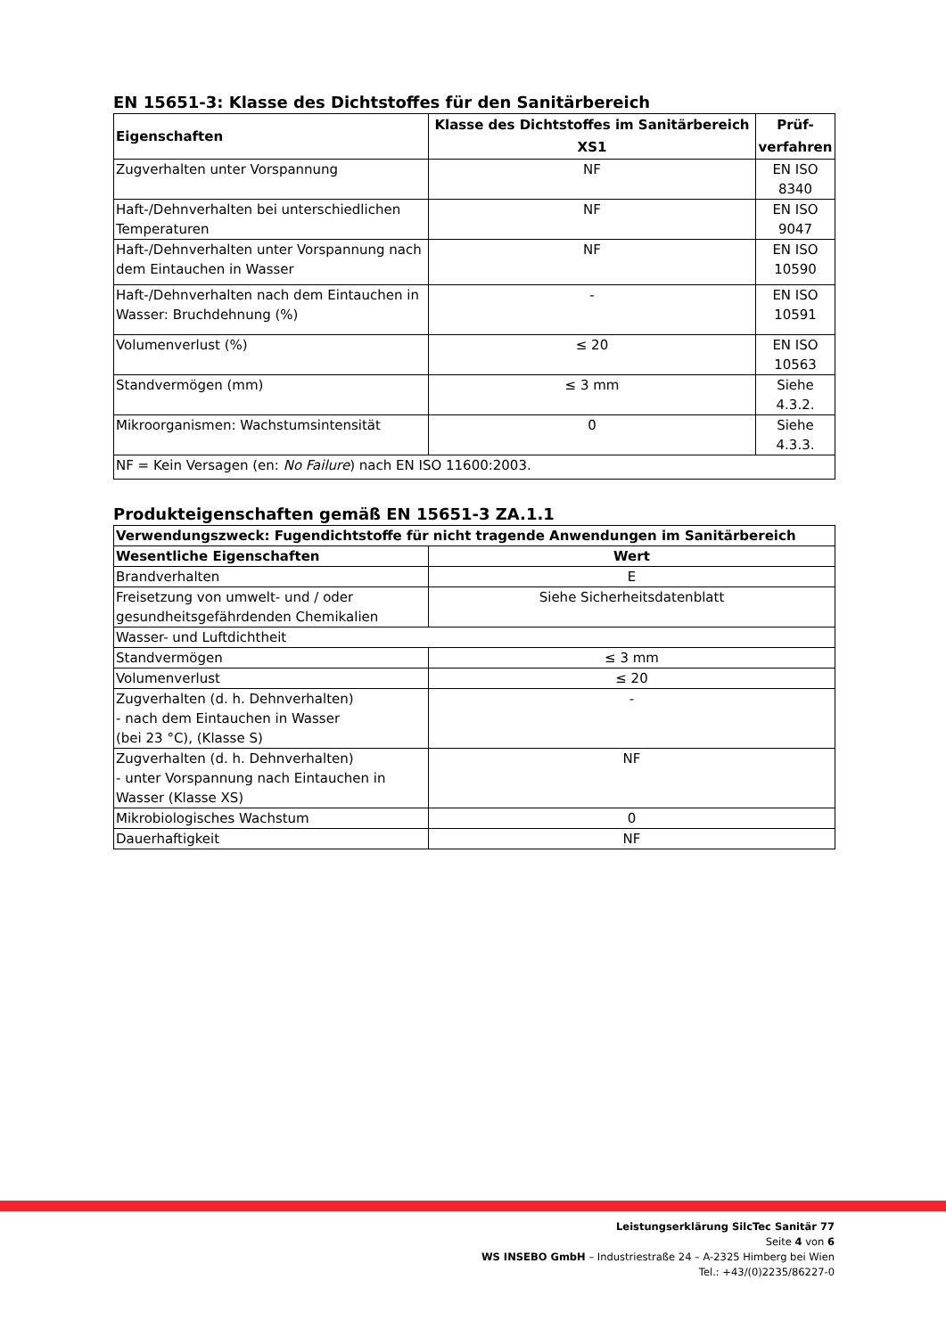EN 15651-3: Klasse des Dichtstoffes für den Sanitärbereich
| Eigenschaften | Klasse des Dichtstoffes im Sanitärbereich XS1 | Prüf- verfahren |
| --- | --- | --- |
| Zugverhalten unter Vorspannung | NF | EN ISO 8340 |
| Haft-/Dehnverhalten bei unterschiedlichen Temperaturen | NF | EN ISO 9047 |
| Haft-/Dehnverhalten unter Vorspannung nach dem Eintauchen in Wasser | NF | EN ISO 10590 |
| Haft-/Dehnverhalten nach dem Eintauchen in Wasser: Bruchdehnung (%) | - | EN ISO 10591 |
| Volumenverlust (%) | ≤ 20 | EN ISO 10563 |
| Standvermögen (mm) | ≤ 3 mm | Siehe 4.3.2. |
| Mikroorganismen: Wachstumsintensität | 0 | Siehe 4.3.3. |
| NF = Kein Versagen (en: No Failure ) nach EN ISO 11600:2003. | | |
Produkteigenschaften gemäß EN 15651-3 ZA.1.1
| Verwendungszweck: Fugendichtstoffe für nicht tragende Anwendungen im Sanitärbereich | |
| --- | --- |
| Wesentliche Eigenschaften | Wert |
| Brandverhalten | E |
| Freisetzung von umwelt- und / oder gesundheitsgefährdenden Chemikalien | Siehe Sicherheitsdatenblatt |
| Wasser- und Luftdichtheit | |
| Standvermögen | ≤ 3 mm |
| Volumenverlust | ≤ 20 |
| Zugverhalten (d. h. Dehnverhalten) - nach dem Eintauchen in Wasser (bei 23 °C), (Klasse S) | - |
| Zugverhalten (d. h. Dehnverhalten) - unter Vorspannung nach Eintauchen in Wasser (Klasse XS) | NF |
| Mikrobiologisches Wachstum | 0 |
| Dauerhaftigkeit | NF |
Leistungserklärung SilcTec Sanitär 77
Seite 4 von 6
WS INSEBO GmbH – Industriestraße 24 – A-2325 Himberg bei Wien
Tel.: +43/(0)2235/86227-0